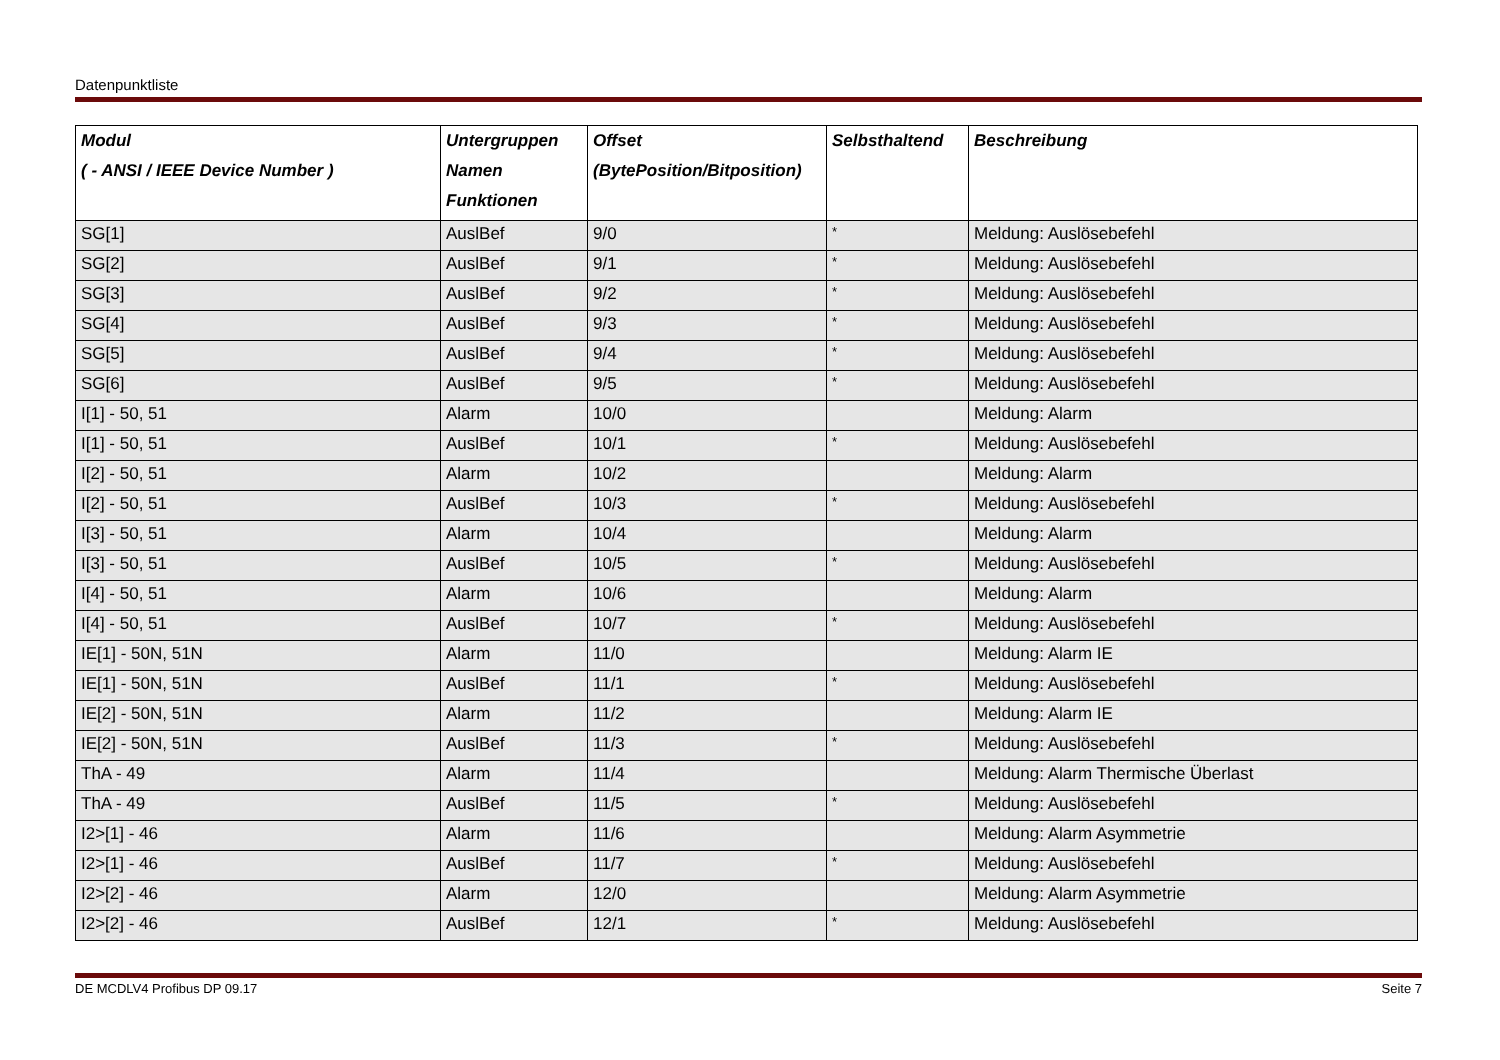Datenpunktliste
| Modul ( - ANSI / IEEE Device Number ) | Untergruppen Namen Funktionen | Offset (BytePosition/Bitposition) | Selbsthaltend | Beschreibung |
| --- | --- | --- | --- | --- |
| SG[1] | AuslBef | 9/0 | * | Meldung: Auslösebefehl |
| SG[2] | AuslBef | 9/1 | * | Meldung: Auslösebefehl |
| SG[3] | AuslBef | 9/2 | * | Meldung: Auslösebefehl |
| SG[4] | AuslBef | 9/3 | * | Meldung: Auslösebefehl |
| SG[5] | AuslBef | 9/4 | * | Meldung: Auslösebefehl |
| SG[6] | AuslBef | 9/5 | * | Meldung: Auslösebefehl |
| I[1] - 50, 51 | Alarm | 10/0 | | Meldung: Alarm |
| I[1] - 50, 51 | AuslBef | 10/1 | * | Meldung: Auslösebefehl |
| I[2] - 50, 51 | Alarm | 10/2 | | Meldung: Alarm |
| I[2] - 50, 51 | AuslBef | 10/3 | * | Meldung: Auslösebefehl |
| I[3] - 50, 51 | Alarm | 10/4 | | Meldung: Alarm |
| I[3] - 50, 51 | AuslBef | 10/5 | * | Meldung: Auslösebefehl |
| I[4] - 50, 51 | Alarm | 10/6 | | Meldung: Alarm |
| I[4] - 50, 51 | AuslBef | 10/7 | * | Meldung: Auslösebefehl |
| IE[1] - 50N, 51N | Alarm | 11/0 | | Meldung: Alarm IE |
| IE[1] - 50N, 51N | AuslBef | 11/1 | * | Meldung: Auslösebefehl |
| IE[2] - 50N, 51N | Alarm | 11/2 | | Meldung: Alarm IE |
| IE[2] - 50N, 51N | AuslBef | 11/3 | * | Meldung: Auslösebefehl |
| ThA - 49 | Alarm | 11/4 | | Meldung: Alarm Thermische Überlast |
| ThA - 49 | AuslBef | 11/5 | * | Meldung: Auslösebefehl |
| I2>[1] - 46 | Alarm | 11/6 | | Meldung: Alarm Asymmetrie |
| I2>[1] - 46 | AuslBef | 11/7 | * | Meldung: Auslösebefehl |
| I2>[2] - 46 | Alarm | 12/0 | | Meldung: Alarm Asymmetrie |
| I2>[2] - 46 | AuslBef | 12/1 | * | Meldung: Auslösebefehl |
DE MCDLV4 Profibus DP 09.17 Seite 7